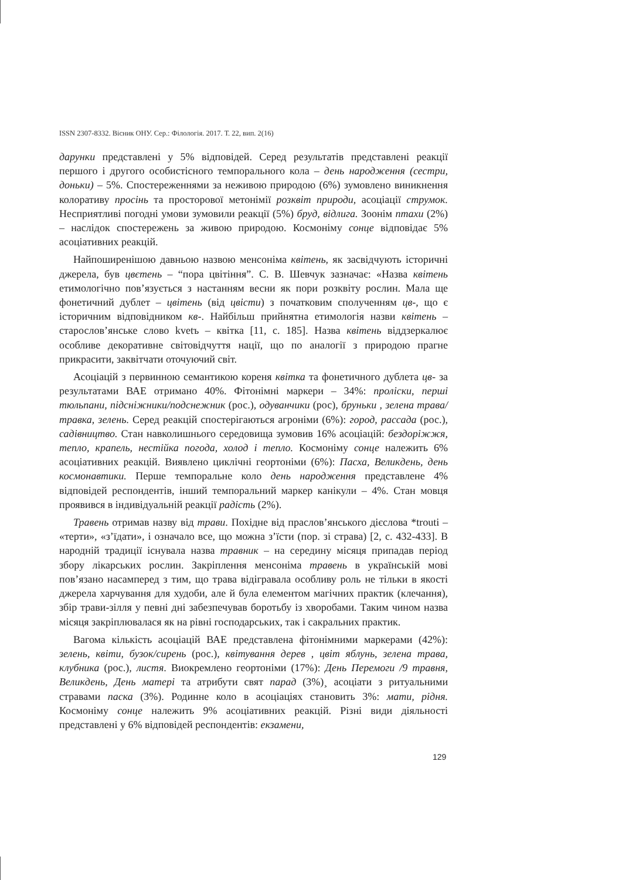ISSN 2307-8332. Вісник ОНУ. Сер.: Філологія. 2017. Т. 22, вип. 2(16)
дарунки представлені у 5% відповідей. Серед результатів представлені реакції першого і другого особистісного темпорального кола – день народження (сестри, доньки) – 5%. Спостереженнями за неживою природою (6%) зумовлено виникнення колоративу просінь та просторової метонімії розквіт природи, асоціації струмок. Несприятливі погодні умови зумовили реакції (5%) бруд, відлига. Зоонім птахи (2%) – наслідок спостережень за живою природою. Космоніму сонце відповідає 5% асоціативних реакцій.
Найпоширенішою давньою назвою менсоніма квітень, як засвідчують історичні джерела, був цвєтень – “пора цвітіння”. С. В. Шевчук зазначає: «Назва квітень етимологічно пов’язується з настанням весни як пори розквіту рослин. Мала ще фонетичний дублет – цвітень (від цвісти) з початковим сполученням цв-, що є історичним відповідником кв-. Найбільш прийнятна етимологія назви квітень – старослов’янське слово kvetъ – квітка [11, с. 185]. Назва квітень віддзеркалює особливе декоративне світовідчуття нації, що по аналогії з природою прагне прикрасити, заквітчати оточуючий світ.
Асоціацій з первинною семантикою кореня квітка та фонетичного дублета цв- за результатами ВАЕ отримано 40%. Фітонімні маркери – 34%: проліски, перші тюльпани, підсніжники/подснежник (рос.), одуванчики (рос), бруньки , зелена трава/травка, зелень. Серед реакцій спостерігаються агроніми (6%): город, рассада (рос.), садівництво. Стан навколишнього середовища зумовив 16% асоціацій: бездоріжжя, тепло, крапель, нестійка погода, холод і тепло. Космоніму сонце належить 6% асоціативних реакцій. Виявлено циклічні геортоніми (6%): Пасха, Великдень, день космонавтики. Перше темпоральне коло день народження представлене 4% відповідей респондентів, інший темпоральний маркер канікули – 4%. Стан мовця проявився в індивідуальній реакції радість (2%).
Травень отримав назву від трави. Похідне від праслов’янського дієслова *trouti – «терти», «з’їдати», і означало все, що можна з’їсти (пор. зі страва) [2, с. 432-433]. В народній традиції існувала назва травник – на середину місяця припадав період збору лікарських рослин. Закріплення менсоніма травень в українській мові пов’язано насамперед з тим, що трава відігравала особливу роль не тільки в якості джерела харчування для худоби, але й була елементом магічних практик (клечання), збір трави-зілля у певні дні забезпечував боротьбу із хворобами. Таким чином назва місяця закріплювалася як на рівні господарських, так і сакральних практик.
Вагома кількість асоціацій ВАЕ представлена фітонімними маркерами (42%): зелень, квіти, бузок/сирень (рос.), квітування дерев , цвіт яблунь, зелена трава, клубника (рос.), листя. Виокремлено геортоніми (17%): День Перемоги /9 травня, Великдень, День матері та атрибути свят парад (3%)¸ асоціати з ритуальними стравами паска (3%). Родинне коло в асоціаціях становить 3%: мати, рідня. Космоніму сонце належить 9% асоціативних реакцій. Різні види діяльності представлені у 6% відповідей респондентів: екзамени,
129